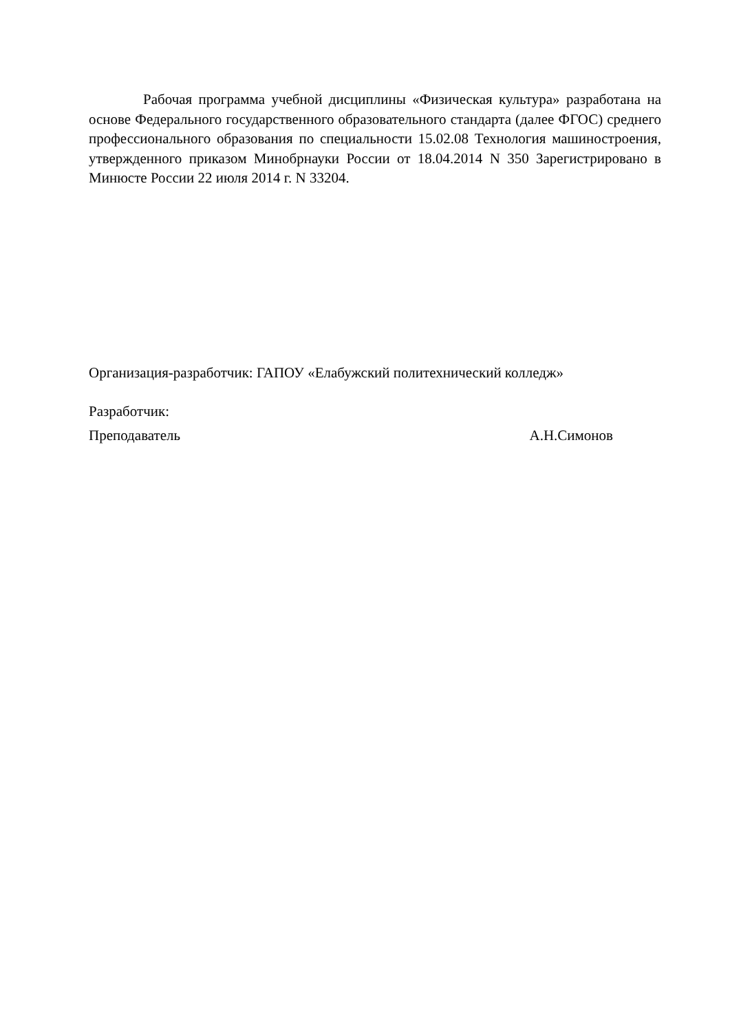Рабочая программа учебной дисциплины «Физическая культура» разработана на основе Федерального государственного образовательного стандарта (далее ФГОС) среднего профессионального образования по специальности 15.02.08 Технология машиностроения, утвержденного приказом Минобрнауки России от 18.04.2014 N 350 Зарегистрировано в Минюсте России 22 июля 2014 г. N 33204.
Организация-разработчик: ГАПОУ «Елабужский политехнический колледж»
Разработчик:
Преподаватель А.Н.Симонов